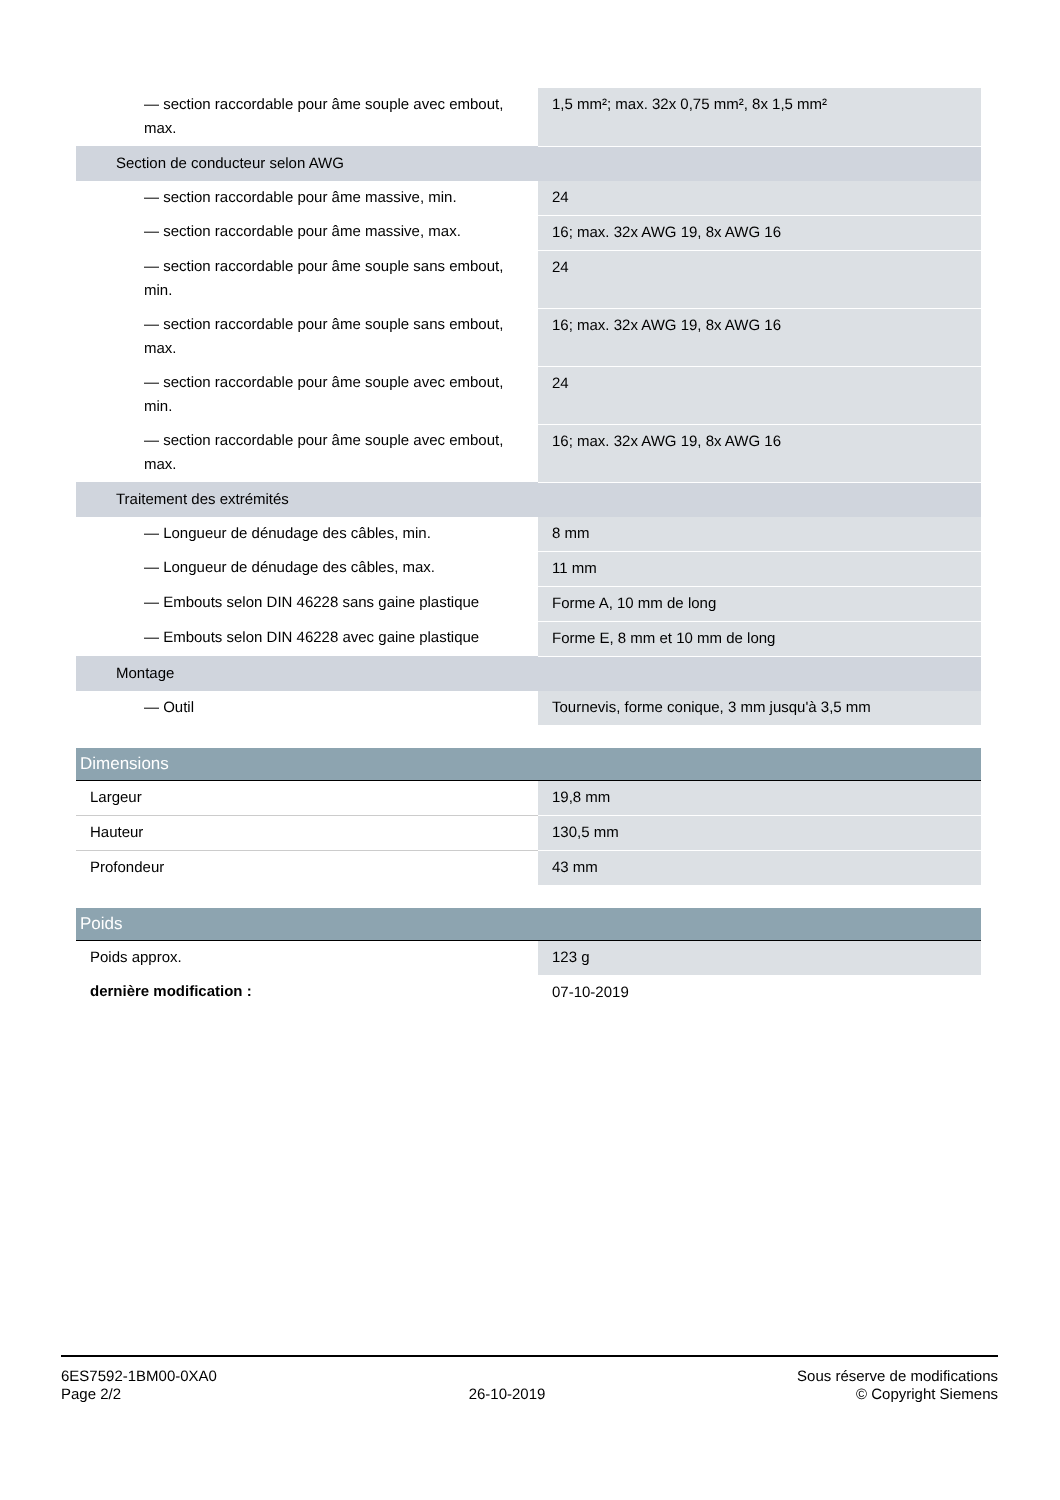| — section raccordable pour âme souple avec embout, max. | 1,5 mm²; max. 32x 0,75 mm², 8x 1,5 mm² |
| Section de conducteur selon AWG | |
| — section raccordable pour âme massive, min. | 24 |
| — section raccordable pour âme massive, max. | 16; max. 32x AWG 19, 8x AWG 16 |
| — section raccordable pour âme souple sans embout, min. | 24 |
| — section raccordable pour âme souple sans embout, max. | 16; max. 32x AWG 19, 8x AWG 16 |
| — section raccordable pour âme souple avec embout, min. | 24 |
| — section raccordable pour âme souple avec embout, max. | 16; max. 32x AWG 19, 8x AWG 16 |
| Traitement des extrémités | |
| — Longueur de dénudage des câbles, min. | 8 mm |
| — Longueur de dénudage des câbles, max. | 11 mm |
| — Embouts selon DIN 46228 sans gaine plastique | Forme A, 10 mm de long |
| — Embouts selon DIN 46228 avec gaine plastique | Forme E, 8 mm et 10 mm de long |
| Montage | |
| — Outil | Tournevis, forme conique, 3 mm jusqu'à 3,5 mm |
| Dimensions | |
| Largeur | 19,8 mm |
| Hauteur | 130,5 mm |
| Profondeur | 43 mm |
| Poids | |
| Poids approx. | 123 g |
| dernière modification : | 07-10-2019 |
6ES7592-1BM00-0XA0
Page 2/2
26-10-2019
Sous réserve de modifications
© Copyright Siemens